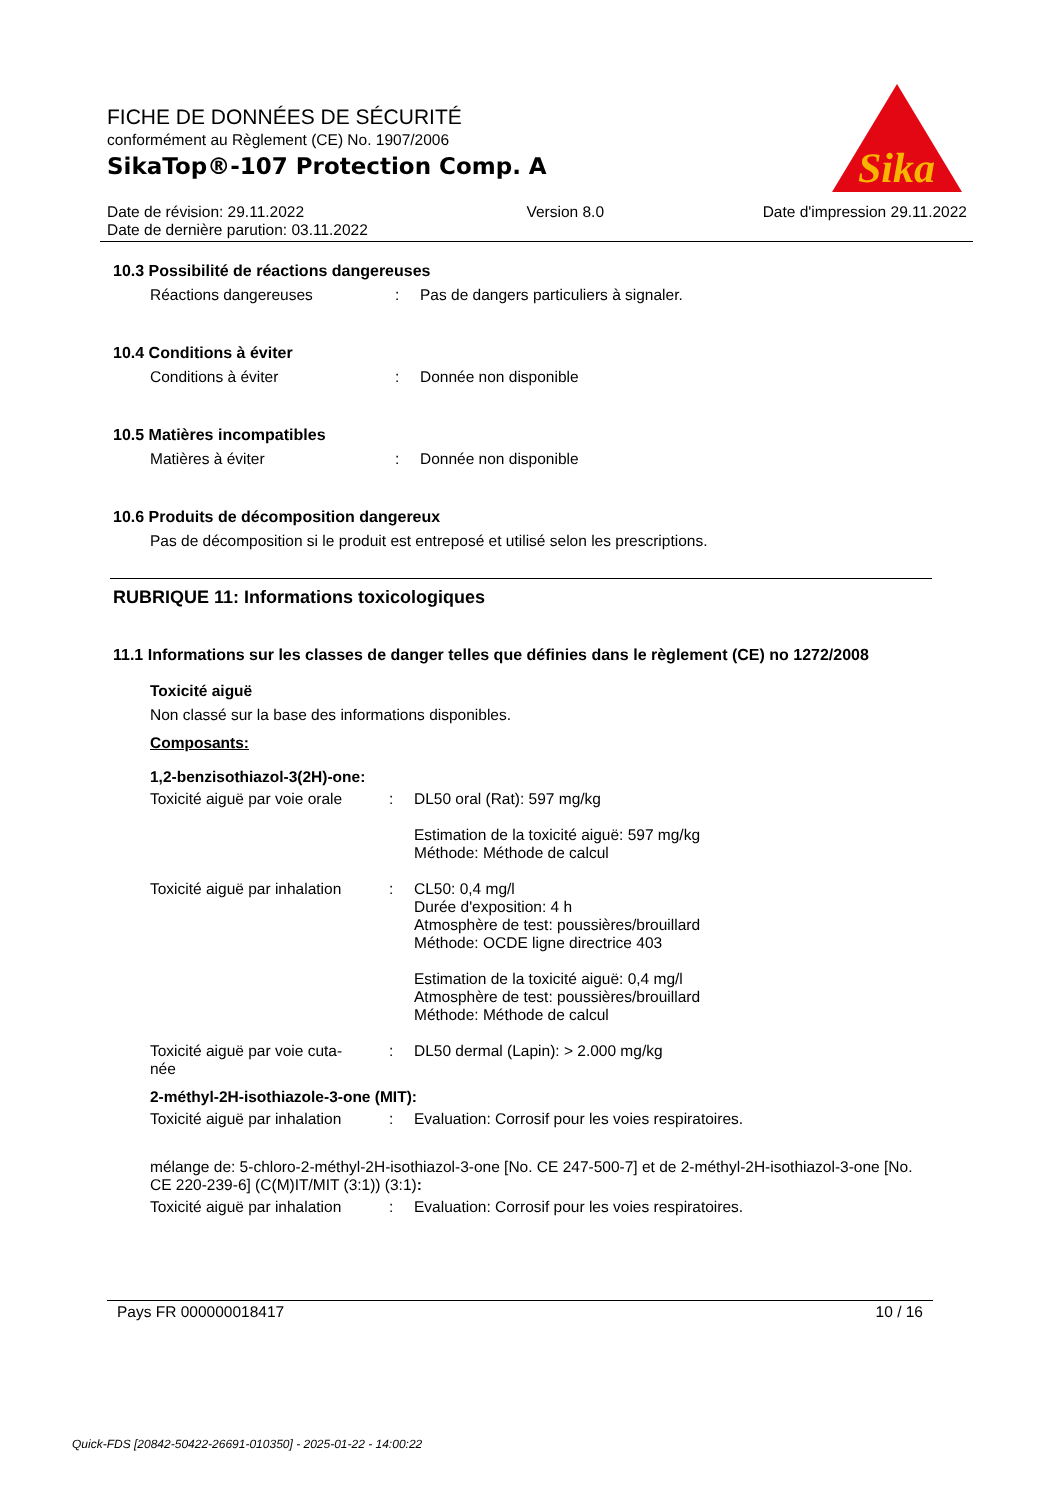FICHE DE DONNÉES DE SÉCURITÉ
conformément au Règlement (CE) No. 1907/2006
SikaTop®-107 Protection Comp. A
Sika
®
Date de révision: 29.11.2022
Date de dernière parution: 03.11.2022
Version 8.0 Date d'impression 29.11.2022
10.3 Possibilité de réactions dangereuses
Réactions dangereuses : Pas de dangers particuliers à signaler.
10.4 Conditions à éviter
Conditions à éviter : Donnée non disponible
10.5 Matières incompatibles
Matières à éviter : Donnée non disponible
10.6 Produits de décomposition dangereux
Pas de décomposition si le produit est entreposé et utilisé selon les prescriptions.
RUBRIQUE 11: Informations toxicologiques
11.1 Informations sur les classes de danger telles que définies dans le règlement (CE) no 1272/2008
Toxicité aiguë
Non classé sur la base des informations disponibles.
Composants:
1,2-benzisothiazol-3(2H)-one:
Toxicité aiguë par voie orale
: DL50 oral (Rat): 597 mg/kg
Estimation de la toxicité aiguë: 597 mg/kg
Méthode: Méthode de calcul
Toxicité aiguë par inhalation
: CL50: 0,4 mg/l
Durée d'exposition: 4 h
Atmosphère de test: poussières/brouillard
Méthode: OCDE ligne directrice 403
Estimation de la toxicité aiguë: 0,4 mg/l
Atmosphère de test: poussières/brouillard
Méthode: Méthode de calcul
Toxicité aiguë par voie cuta-
née
: DL50 dermal (Lapin): > 2.000 mg/kg
2-méthyl-2H-isothiazole-3-one (MIT):
Toxicité aiguë par inhalation
: Evaluation: Corrosif pour les voies respiratoires.
mélange de: 5-chloro-2-méthyl-2H-isothiazol-3-one [No. CE 247-500-7] et de 2-méthyl-2H-isothiazol-3-one [No. CE 220-239-6] (C(M)IT/MIT (3:1)) (3:1):
Toxicité aiguë par inhalation
: Evaluation: Corrosif pour les voies respiratoires.
Pays FR 000000018417 10 / 16
Quick-FDS [20842-50422-26691-010350] - 2025-01-22 - 14:00:22